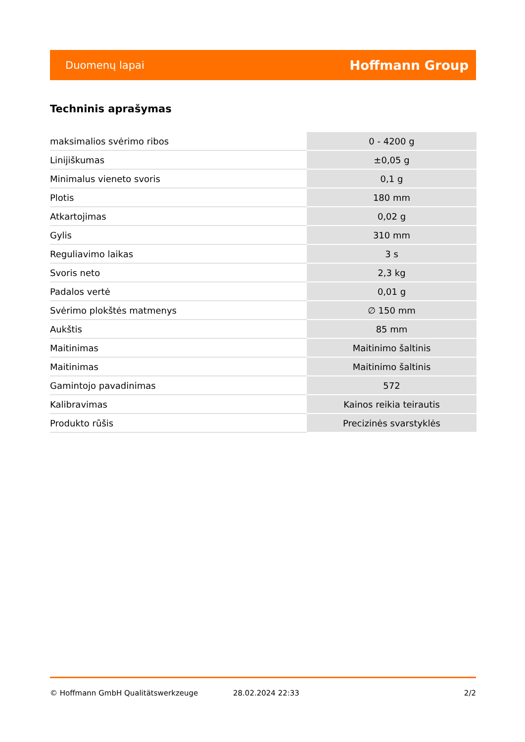Duomenų lapai Hoffmann Group
Techninis aprašymas
| maksimalios svėrimo ribos | 0 - 4200 g |
| Linijiškumas | ±0,05 g |
| Minimalus vieneto svoris | 0,1 g |
| Plotis | 180 mm |
| Atkartojimas | 0,02 g |
| Gylis | 310 mm |
| Reguliavimo laikas | 3 s |
| Svoris neto | 2,3 kg |
| Padalos vertė | 0,01 g |
| Svėrimo plokštės matmenys | ∅ 150 mm |
| Aukštis | 85 mm |
| Maitinimas | Maitinimo šaltinis |
| Maitinimas | Maitinimo šaltinis |
| Gamintojo pavadinimas | 572 |
| Kalibravimas | Kainos reikia teirautis |
| Produkto rūšis | Precizinės svarstyklės |
© Hoffmann GmbH Qualitätswerkzeuge 28.02.2024 22:33 2/2